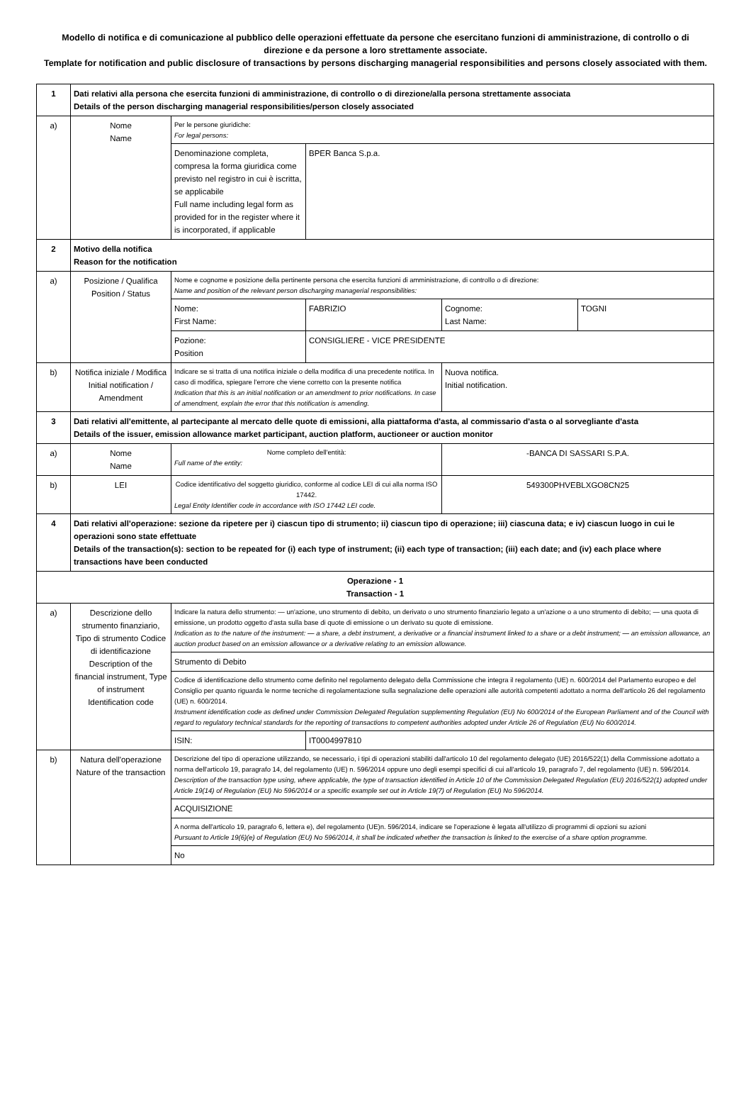Modello di notifica e di comunicazione al pubblico delle operazioni effettuate da persone che esercitano funzioni di amministrazione, di controllo o di direzione e da persone a loro strettamente associate.
Template for notification and public disclosure of transactions by persons discharging managerial responsibilities and persons closely associated with them.
| 1 | Dati relativi alla persona che esercita funzioni di amministrazione, di controllo o di direzione/alla persona strettamente associata Details of the person discharging managerial responsibilities/person closely associated | | | | |
| a) | Nome Name | Per le persone giuridiche: For legal persons: | | | |
| | | Denominazione completa, compresa la forma giuridica come previsto nel registro in cui è iscritta, se applicabile Full name including legal form as provided for in the register where it is incorporated, if applicable | BPER Banca S.p.a. | | |
| 2 | Motivo della notifica Reason for the notification | | | | |
| a) | Posizione / Qualifica Position / Status | Nome e cognome e posizione della pertinente persona che esercita funzioni di amministrazione, di controllo o di direzione: Name and position of the relevant person discharging managerial responsibilities: | | | |
| | | Nome: First Name: | FABRIZIO | Cognome: Last Name: | TOGNI |
| | | Pozione: Position | CONSIGLIERE - VICE PRESIDENTE | | |
| b) | Notifica iniziale / Modifica Initial notification / Amendment | Indicare se si tratta di una notifica iniziale o della modifica di una precedente notifica. In caso di modifica, spiegare l'errore che viene corretto con la presente notifica Indication that this is an initial notification or an amendment to prior notifications. In case of amendment, explain the error that this notification is amending. | | Nuova notifica. Initial notification. | |
| 3 | Dati relativi all'emittente, al partecipante al mercato delle quote di emissioni, alla piattaforma d'asta, al commissario d'asta o al sorvegliante d'asta Details of the issuer, emission allowance market participant, auction platform, auctioneer or auction monitor | | | | |
| a) | Nome Name | Nome completo dell'entità: Full name of the entity: | | -BANCA DI SASSARI S.P.A. | |
| b) | LEI | Codice identificativo del soggetto giuridico, conforme al codice LEI di cui alla norma ISO 17442. Legal Entity Identifier code in accordance with ISO 17442 LEI code. | | 549300PHVEBLXGO8CN25 | |
| 4 | Dati relativi all'operazione: sezione da ripetere per i) ciascun tipo di strumento; ii) ciascun tipo di operazione; iii) ciascuna data; e iv) ciascun luogo in cui le operazioni sono state effettuate Details of the transaction(s): section to be repeated for (i) each type of instrument; (ii) each type of transaction; (iii) each date; and (iv) each place where transactions have been conducted | | | | |
| Operazione - 1 Transaction - 1 | | | | | |
| a) | Descrizione dello strumento finanziario, Tipo di strumento Codice di identificazione Description of the financial instrument, Type of instrument Identification code | Indicare la natura dello strumento: — un'azione, uno strumento di debito, un derivato o uno strumento finanziario legato a un'azione o a uno strumento di debito; — una quota di emissione, un prodotto oggetto d'asta sulla base di quote di emissione o un derivato su quote di emissione. Indication as to the nature of the instrument: — a share, a debt instrument, a derivative or a financial instrument linked to a share or a debt instrument; — an emission allowance, an auction product based on an emission allowance or a derivative relating to an emission allowance. | | | |
| | | Strumento di Debito | | | |
| | | Codice di identificazione dello strumento come definito nel regolamento delegato della Commissione che integra il regolamento (UE) n. 600/2014 del Parlamento europeo e del Consiglio per quanto riguarda le norme tecniche di regolamentazione sulla segnalazione delle operazioni alle autorità competenti adottato a norma dell'articolo 26 del regolamento (UE) n. 600/2014. Instrument identification code as defined under Commission Delegated Regulation supplementing Regulation (EU) No 600/2014 of the European Parliament and of the Council with regard to regulatory technical standards for the reporting of transactions to competent authorities adopted under Article 26 of Regulation (EU) No 600/2014. | | | |
| | | ISIN: | IT0004997810 | | |
| b) | Natura dell'operazione Nature of the transaction | Descrizione del tipo di operazione utilizzando, se necessario, i tipi di operazioni stabiliti dall'articolo 10 del regolamento delegato (UE) 2016/522(1) della Commissione adottato a norma dell'articolo 19, paragrafo 14, del regolamento (UE) n. 596/2014 oppure uno degli esempi specifici di cui all'articolo 19, paragrafo 7, del regolamento (UE) n. 596/2014. Description of the transaction type using, where applicable, the type of transaction identified in Article 10 of the Commission Delegated Regulation (EU) 2016/522(1) adopted under Article 19(14) of Regulation (EU) No 596/2014 or a specific example set out in Article 19(7) of Regulation (EU) No 596/2014. | | | |
| | | ACQUISIZIONE | | | |
| | | A norma dell'articolo 19, paragrafo 6, lettera e), del regolamento (UE)n. 596/2014, indicare se l'operazione è legata all'utilizzo di programmi di opzioni su azioni Pursuant to Article 19(6)(e) of Regulation (EU) No 596/2014, it shall be indicated whether the transaction is linked to the exercise of a share option programme. | | | |
| | | No | | | |